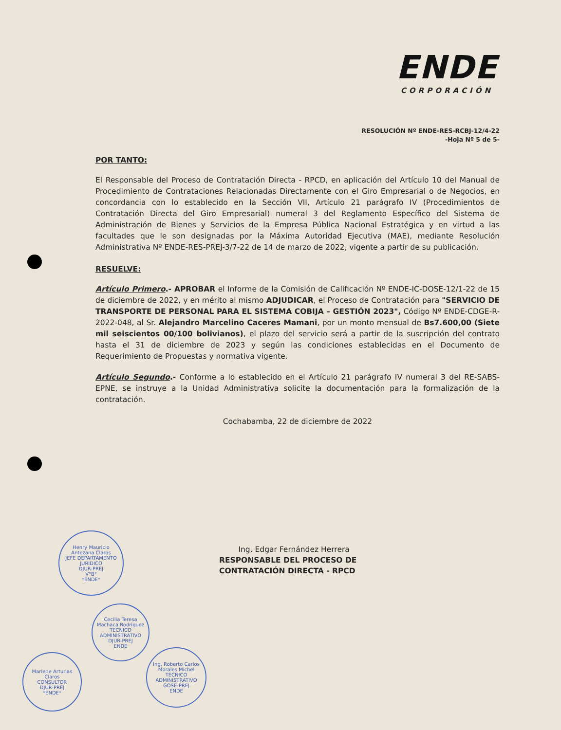ENDE
CORPORACIÓN
RESOLUCIÓN Nº ENDE-RES-RCBJ-12/4-22
-Hoja Nº 5 de 5-
POR TANTO:
El Responsable del Proceso de Contratación Directa - RPCD, en aplicación del Artículo 10 del Manual de Procedimiento de Contrataciones Relacionadas Directamente con el Giro Empresarial o de Negocios, en concordancia con lo establecido en la Sección VII, Artículo 21 parágrafo IV (Procedimientos de Contratación Directa del Giro Empresarial) numeral 3 del Reglamento Específico del Sistema de Administración de Bienes y Servicios de la Empresa Pública Nacional Estratégica y en virtud a las facultades que le son designadas por la Máxima Autoridad Ejecutiva (MAE), mediante Resolución Administrativa Nº ENDE-RES-PREJ-3/7-22 de 14 de marzo de 2022, vigente a partir de su publicación.
RESUELVE:
Artículo Primero.- APROBAR el Informe de la Comisión de Calificación Nº ENDE-IC-DOSE-12/1-22 de 15 de diciembre de 2022, y en mérito al mismo ADJUDICAR, el Proceso de Contratación para "SERVICIO DE TRANSPORTE DE PERSONAL PARA EL SISTEMA COBIJA – GESTIÓN 2023", Código Nº ENDE-CDGE-R-2022-048, al Sr. Alejandro Marcelino Caceres Mamani, por un monto mensual de Bs7.600,00 (Siete mil seiscientos 00/100 bolivianos), el plazo del servicio será a partir de la suscripción del contrato hasta el 31 de diciembre de 2023 y según las condiciones establecidas en el Documento de Requerimiento de Propuestas y normativa vigente.
Artículo Segundo.- Conforme a lo establecido en el Artículo 21 parágrafo IV numeral 3 del RE-SABS-EPNE, se instruye a la Unidad Administrativa solicite la documentación para la formalización de la contratación.
Cochabamba, 22 de diciembre de 2022
Ing. Edgar Fernández Herrera
RESPONSABLE DEL PROCESO DE
CONTRATACIÓN DIRECTA - RPCD
Henry Mauricio
Antezana Claros
JEFE DEPARTAMENTO
JURIDICO
DJUR-PREJ
V°B°
*ENDE*
Cecilia Teresa
Machaca Rodriguez
TECNICO ADMINISTRATIVO
DJUR-PREJ
ENDE
Marlene Arturias
Claros
CONSULTOR
DJUR-PREJ
*ENDE*
Ing. Roberto Carlos
Morales Michel
TECNICO ADMINISTRATIVO
GOSE-PREJ
ENDE